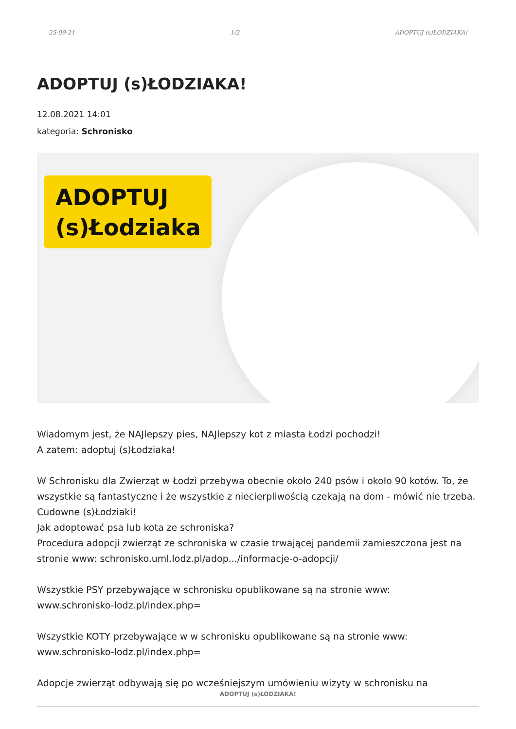25-09-21 1/2 ADOPTUJ (s)ŁODZIAKA!
ADOPTUJ (s)ŁODZIAKA!
12.08.2021 14:01
kategoria: Schronisko
ADOPTUJ
(s)Łodziaka
Wiadomym jest, że NAJlepszy pies, NAJlepszy kot z miasta Łodzi pochodzi!
A zatem: adoptuj (s)Łodziaka!
W Schronisku dla Zwierząt w Łodzi przebywa obecnie około 240 psów i około 90 kotów. To, że wszystkie są fantastyczne i że wszystkie z niecierpliwością czekają na dom - mówić nie trzeba. Cudowne (s)Łodziaki!
Jak adoptować psa lub kota ze schroniska?
Procedura adopcji zwierząt ze schroniska w czasie trwającej pandemii zamieszczona jest na stronie www: schronisko.uml.lodz.pl/adop.../informacje-o-adopcji/
Wszystkie PSY przebywające w schronisku opublikowane są na stronie www:
www.schronisko-lodz.pl/index.php=
Wszystkie KOTY przebywające w w schronisku opublikowane są na stronie www:
www.schronisko-lodz.pl/index.php=
Adopcje zwierząt odbywają się po wcześniejszym umówieniu wizyty w schronisku na
ADOPTUJ (s)ŁODZIAKA!